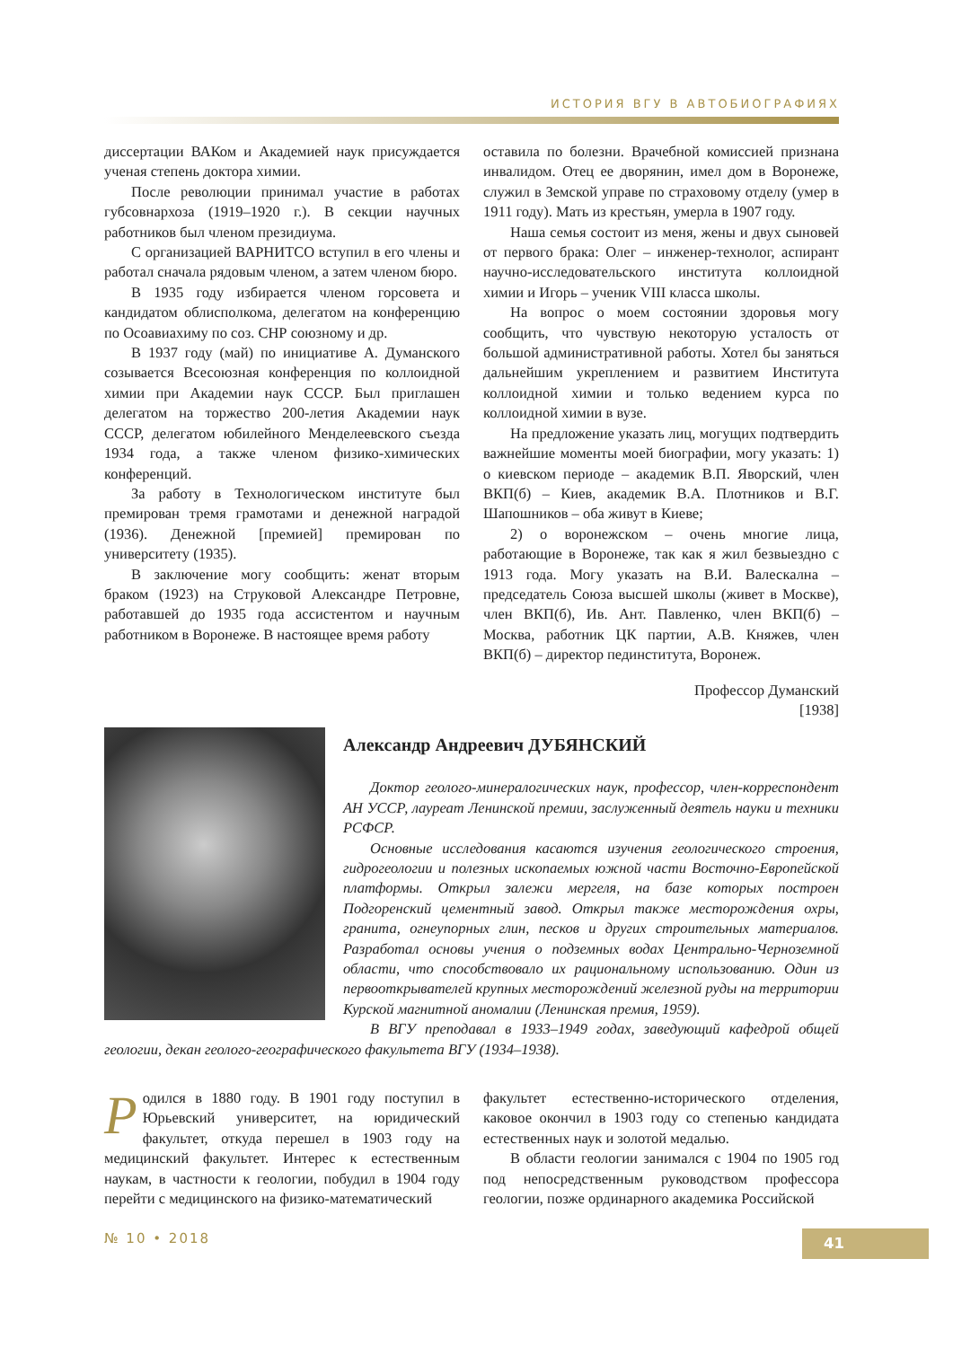ИСТОРИЯ ВГУ В АВТОБИОГРАФИЯХ
диссертации ВАКом и Академией наук присуждается ученая степень доктора химии.
После революции принимал участие в работах губсовнархоза (1919–1920 г.). В секции научных работников был членом президиума.
С организацией ВАРНИТСО вступил в его члены и работал сначала рядовым членом, а затем членом бюро.
В 1935 году избирается членом горсовета и кандидатом облисполкома, делегатом на конференцию по Осоавиахиму по соз. СНР союзному и др.
В 1937 году (май) по инициативе А. Думанского созывается Всесоюзная конференция по коллоидной химии при Академии наук СССР. Был приглашен делегатом на торжество 200-летия Академии наук СССР, делегатом юбилейного Менделеевского съезда 1934 года, а также членом физико-химических конференций.
За работу в Технологическом институте был премирован тремя грамотами и денежной наградой (1936). Денежной [премией] премирован по университету (1935).
В заключение могу сообщить: женат вторым браком (1923) на Струковой Александре Петровне, работавшей до 1935 года ассистентом и научным работником в Воронеже. В настоящее время работу
оставила по болезни. Врачебной комиссией признана инвалидом. Отец ее дворянин, имел дом в Воронеже, служил в Земской управе по страховому отделу (умер в 1911 году). Мать из крестьян, умерла в 1907 году.
Наша семья состоит из меня, жены и двух сыновей от первого брака: Олег – инженер-технолог, аспирант научно-исследовательского института коллоидной химии и Игорь – ученик VIII класса школы.
На вопрос о моем состоянии здоровья могу сообщить, что чувствую некоторую усталость от большой административной работы. Хотел бы заняться дальнейшим укреплением и развитием Института коллоидной химии и только ведением курса по коллоидной химии в вузе.
На предложение указать лиц, могущих подтвердить важнейшие моменты моей биографии, могу указать: 1) о киевском периоде – академик В.П. Яворский, член ВКП(б) – Киев, академик В.А. Плотников и В.Г. Шапошников – оба живут в Киеве;
2) о воронежском – очень многие лица, работающие в Воронеже, так как я жил безвыездно с 1913 года. Могу указать на В.И. Валескална – председатель Союза высшей школы (живет в Москве), член ВКП(б), Ив. Ант. Павленко, член ВКП(б) – Москва, работник ЦК партии, А.В. Княжев, член ВКП(б) – директор пединститута, Воронеж.
Профессор Думанский
[1938]
Александр Андреевич ДУБЯНСКИЙ
Доктор геолого-минералогических наук, профессор, член-корреспондент АН УССР, лауреат Ленинской премии, заслуженный деятель науки и техники РСФСР.
Основные исследования касаются изучения геологического строения, гидрогеологии и полезных ископаемых южной части Восточно-Европейской платформы. Открыл залежи мергеля, на базе которых построен Подгоренский цементный завод. Открыл также месторождения охры, гранита, огнеупорных глин, песков и других строительных материалов. Разработал основы учения о подземных водах Центрально-Черноземной области, что способствовало их рациональному использованию. Один из первооткрывателей крупных месторождений железной руды на территории Курской магнитной аномалии (Ленинская премия, 1959).
В ВГУ преподавал в 1933–1949 годах, заведующий кафедрой общей геологии, декан геолого-географического факультета ВГУ (1934–1938).
Родился в 1880 году. В 1901 году поступил в Юрьевский университет, на юридический факультет, откуда перешел в 1903 году на медицинский факультет. Интерес к естественным наукам, в частности к геологии, побудил в 1904 году перейти с медицинского на физико-математический
факультет естественно-исторического отделения, каковое окончил в 1903 году со степенью кандидата естественных наук и золотой медалью.
В области геологии занимался с 1904 по 1905 год под непосредственным руководством профессора геологии, позже ординарного академика Российской
№ 10 • 2018 41